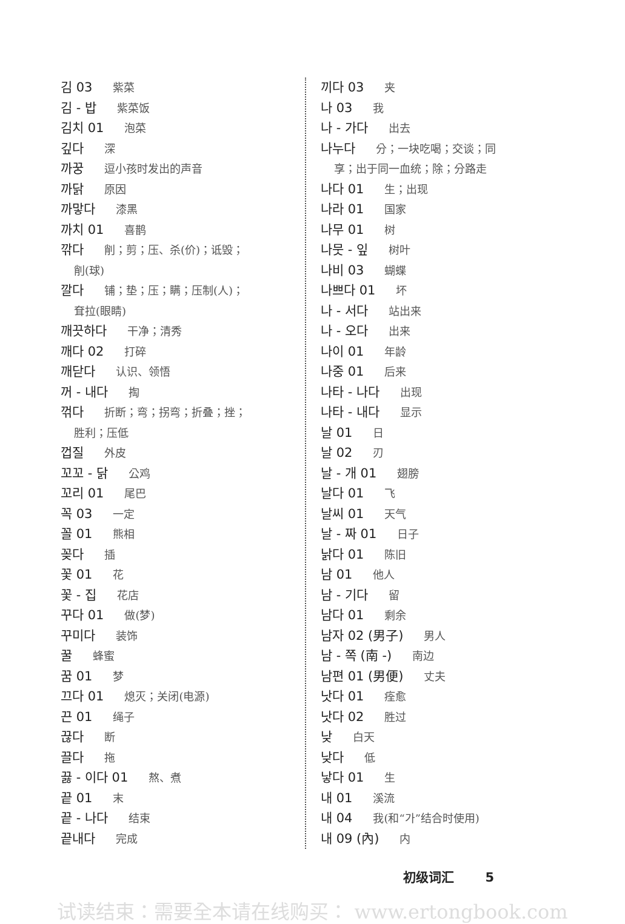김 03 紫菜
김 - 밥 紫菜饭
김치 01 泡菜
깊다 深
까꿍 逗小孩时发出的声音
까닭 原因
까맣다 漆黑
까치 01 喜鹊
깎다 削；剪；压、杀(价)；诋毁；
削(球)
깔다 铺；垫；压；瞒；压制(人)；
耷拉(眼睛)
깨끗하다 干净；清秀
깨다 02 打碎
깨닫다 认识、领悟
꺼 - 내다 掏
꺾다 折断；弯；拐弯；折叠；挫；
胜利；压低
껍질 外皮
꼬꼬 - 닭 公鸡
꼬리 01 尾巴
꼭 03 一定
꼴 01 熊相
꽂다 插
꽃 01 花
꽃 - 집 花店
꾸다 01 做(梦)
꾸미다 装饰
꿀 蜂蜜
꿈 01 梦
끄다 01 熄灭；关闭(电源)
끈 01 绳子
끊다 断
끌다 拖
끓 - 이다 01 熬、煮
끝 01 末
끝 - 나다 结束
끝내다 完成
끼다 03 夹
나 03 我
나 - 가다 出去
나누다 分；一块吃喝；交谈；同
享；出于同一血统；除；分路走
나다 01 生；出现
나라 01 国家
나무 01 树
나뭇 - 잎 树叶
나비 03 蝴蝶
나쁘다 01 坏
나 - 서다 站出来
나 - 오다 出来
나이 01 年龄
나중 01 后来
나타 - 나다 出现
나타 - 내다 显示
날 01 日
날 02 刃
날 - 개 01 翅膀
날다 01 飞
날씨 01 天气
날 - 짜 01 日子
낡다 01 陈旧
남 01 他人
남 - 기다 留
남다 01 剩余
남자 02 (男子) 男人
남 - 쪽 (南 -) 南边
남편 01 (男便) 丈夫
낫다 01 痊愈
낫다 02 胜过
낮 白天
낮다 低
낳다 01 生
내 01 溪流
내 04 我(和“가”结合时使用)
내 09 (內) 内
初级词汇 5
试读结束：需要全本请在线购买： www.ertongbook.com